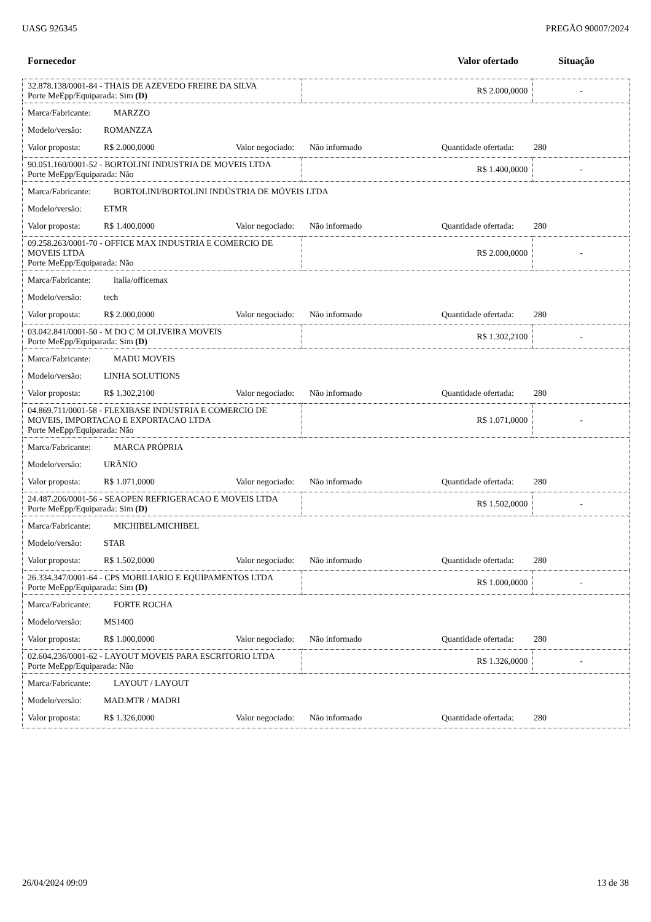UASG 926345 PREGÃO 90007/2024
Fornecedor Valor ofertado Situação
| 32.878.138/0001-84 - THAIS DE AZEVEDO FREIRE DA SILVA Porte MeEpp/Equiparada: Sim (D) | R$ 2.000,0000 | - |
| Marca/Fabricante: MARZZO Modelo/versão: ROMANZZA Valor proposta: R$ 2.000,0000 Valor negociado: Não informado Quantidade ofertada: 280 | | |
| 90.051.160/0001-52 - BORTOLINI INDUSTRIA DE MOVEIS LTDA Porte MeEpp/Equiparada: Não | R$ 1.400,0000 | - |
| Marca/Fabricante: BORTOLINI/BORTOLINI INDÚSTRIA DE MÓVEIS LTDA Modelo/versão: ETMR Valor proposta: R$ 1.400,0000 Valor negociado: Não informado Quantidade ofertada: 280 | | |
| 09.258.263/0001-70 - OFFICE MAX INDUSTRIA E COMERCIO DE MOVEIS LTDA Porte MeEpp/Equiparada: Não | R$ 2.000,0000 | - |
| Marca/Fabricante: italia/officemax Modelo/versão: tech Valor proposta: R$ 2.000,0000 Valor negociado: Não informado Quantidade ofertada: 280 | | |
| 03.042.841/0001-50 - M DO C M OLIVEIRA MOVEIS Porte MeEpp/Equiparada: Sim (D) | R$ 1.302,2100 | - |
| Marca/Fabricante: MADU MOVEIS Modelo/versão: LINHA SOLUTIONS Valor proposta: R$ 1.302,2100 Valor negociado: Não informado Quantidade ofertada: 280 | | |
| 04.869.711/0001-58 - FLEXIBASE INDUSTRIA E COMERCIO DE MOVEIS, IMPORTACAO E EXPORTACAO LTDA Porte MeEpp/Equiparada: Não | R$ 1.071,0000 | - |
| Marca/Fabricante: MARCA PRÓPRIA Modelo/versão: URÂNIO Valor proposta: R$ 1.071,0000 Valor negociado: Não informado Quantidade ofertada: 280 | | |
| 24.487.206/0001-56 - SEAOPEN REFRIGERACAO E MOVEIS LTDA Porte MeEpp/Equiparada: Sim (D) | R$ 1.502,0000 | - |
| Marca/Fabricante: MICHIBEL/MICHIBEL Modelo/versão: STAR Valor proposta: R$ 1.502,0000 Valor negociado: Não informado Quantidade ofertada: 280 | | |
| 26.334.347/0001-64 - CPS MOBILIARIO E EQUIPAMENTOS LTDA Porte MeEpp/Equiparada: Sim (D) | R$ 1.000,0000 | - |
| Marca/Fabricante: FORTE ROCHA Modelo/versão: MS1400 Valor proposta: R$ 1.000,0000 Valor negociado: Não informado Quantidade ofertada: 280 | | |
| 02.604.236/0001-62 - LAYOUT MOVEIS PARA ESCRITORIO LTDA Porte MeEpp/Equiparada: Não | R$ 1.326,0000 | - |
| Marca/Fabricante: LAYOUT / LAYOUT Modelo/versão: MAD.MTR / MADRI Valor proposta: R$ 1.326,0000 Valor negociado: Não informado Quantidade ofertada: 280 | | |
26/04/2024 09:09 13 de 38